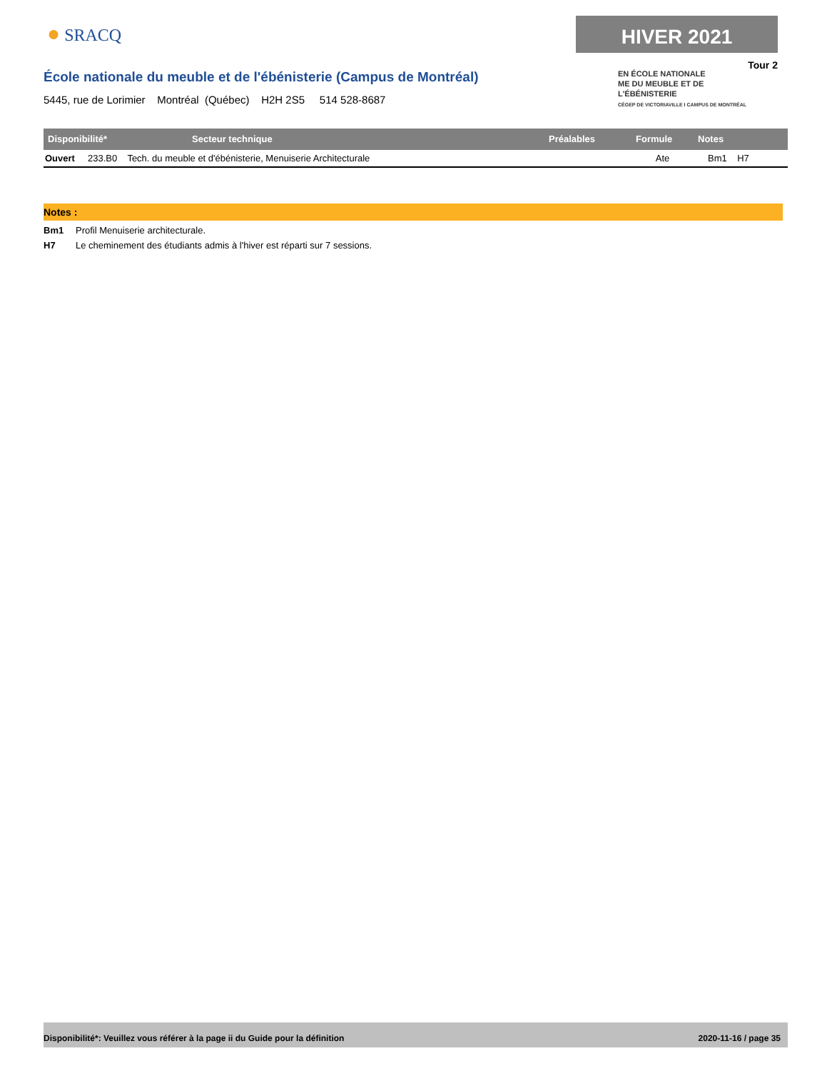● SRACQ HIVER 2021
Tour 2
EN ÉCOLE NATIONALE
ME DU MEUBLE ET DE
L'ÉBÉNISTERIE
CÉGEP DE VICTORIAVILLE I CAMPUS DE MONTRÉAL
École nationale du meuble et de l'ébénisterie (Campus de Montréal)
5445, rue de Lorimier Montréal (Québec) H2H 2S5 514 528-8687
| Disponibilité* | Secteur technique | Préalables | Formule | Notes |
| --- | --- | --- | --- | --- |
| Ouvert 233.B0 Tech. du meuble et d'ébénisterie, Menuiserie Architecturale | | | Ate | Bm1 H7 |
Notes :
Bm1 Profil Menuiserie architecturale.
H7 Le cheminement des étudiants admis à l'hiver est réparti sur 7 sessions.
Disponibilité*: Veuillez vous référer à la page ii du Guide pour la définition 2020-11-16 / page 35